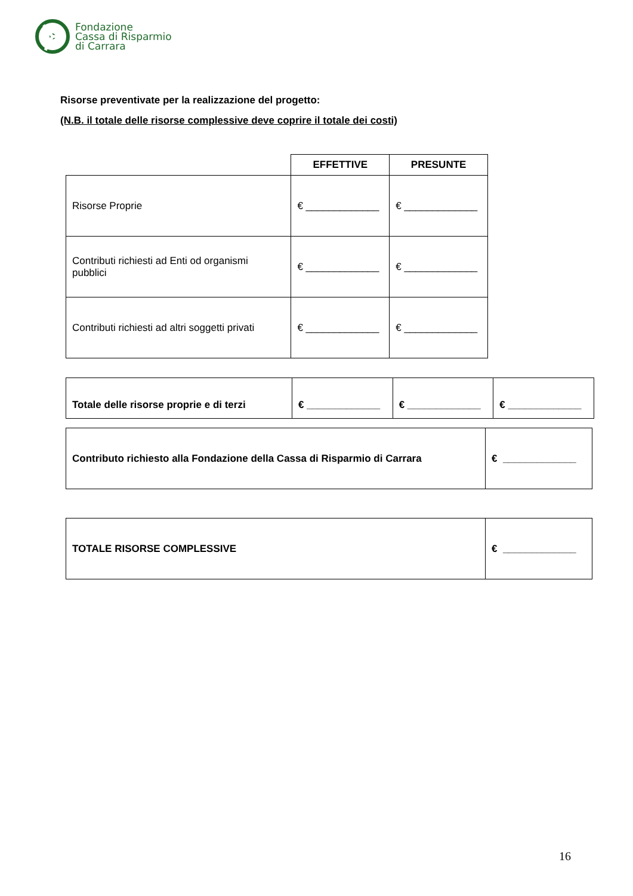Fondazione
Cassa di Risparmio
di Carrara
Risorse preventivate per la realizzazione del progetto:
(N.B. il totale delle risorse complessive deve coprire il totale dei costi)
| | EFFETTIVE | PRESUNTE |
| Risorse Proprie | € _____________ | € _____________ |
| Contributi richiesti ad Enti od organismi pubblici | € _____________ | € _____________ |
| Contributi richiesti ad altri soggetti privati | € _____________ | € _____________ |
| Totale delle risorse proprie e di terzi | € _____________ | € _____________ | € _____________ |
| Contributo richiesto alla Fondazione della Cassa di Risparmio di Carrara | € _____________ |
| TOTALE RISORSE COMPLESSIVE | € _____________ |
16